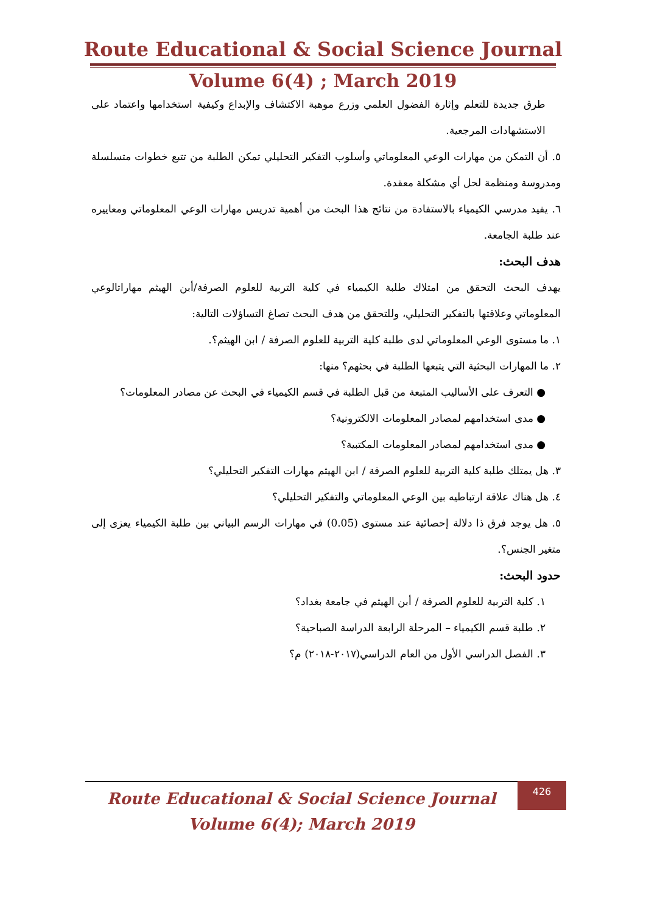Route Educational & Social Science Journal
Volume 6(4) ; March 2019
طرق جديدة للتعلم وإثارة الفضول العلمي وزرع موهبة الاكتشاف والإبداع وكيفية استخدامها واعتماد على الاستشهادات المرجعية.
٥. أن التمكن من مهارات الوعي المعلوماتي وأسلوب التفكير التحليلي تمكن الطلبة من تتبع خطوات متسلسلة ومدروسة ومنظمة لحل أي مشكلة معقدة.
٦. يفيد مدرسي الكيمياء بالاستفادة من نتائج هذا البحث من أهمية تدريس مهارات الوعي المعلوماتي ومعاييره عند طلبة الجامعة.
هدف البحث:
يهدف البحث التحقق من امتلاك طلبة الكيمياء في كلية التربية للعلوم الصرفة/أبن الهيثم مهاراتالوعي المعلوماتي وعلاقتها بالتفكير التحليلي، وللتحقق من هدف البحث تصاغ التساؤلات التالية:
١. ما مستوى الوعي المعلوماتي لدى طلبة كلية التربية للعلوم الصرفة / ابن الهيثم؟.
٢. ما المهارات البحثية التي يتبعها الطلبة في بحثهم؟ منها:
● التعرف على الأساليب المتبعة من قبل الطلبة في قسم الكيمياء في البحث عن مصادر المعلومات؟
● مدى استخدامهم لمصادر المعلومات الالكترونية؟
● مدى استخدامهم لمصادر المعلومات المكتبية؟
٣. هل يمتلك طلبة كلية التربية للعلوم الصرفة / ابن الهيثم مهارات التفكير التحليلي؟
٤. هل هناك علاقة ارتباطيه بين الوعي المعلوماتي والتفكير التحليلي؟
٥. هل يوجد فرق ذا دلالة إحصائية عند مستوى (0.05) في مهارات الرسم البياني بين طلبة الكيمياء يعزى إلى متغير الجنس؟.
حدود البحث:
١. كلية التربية للعلوم الصرفة / أبن الهيثم في جامعة بغداد؟
٢. طلبة قسم الكيمياء – المرحلة الرابعة الدراسة الصباحية؟
٣. الفصل الدراسي الأول من العام الدراسي(٢٠١٧-٢٠١٨) م؟
Route Educational & Social Science Journal
Volume 6(4); March 2019
426